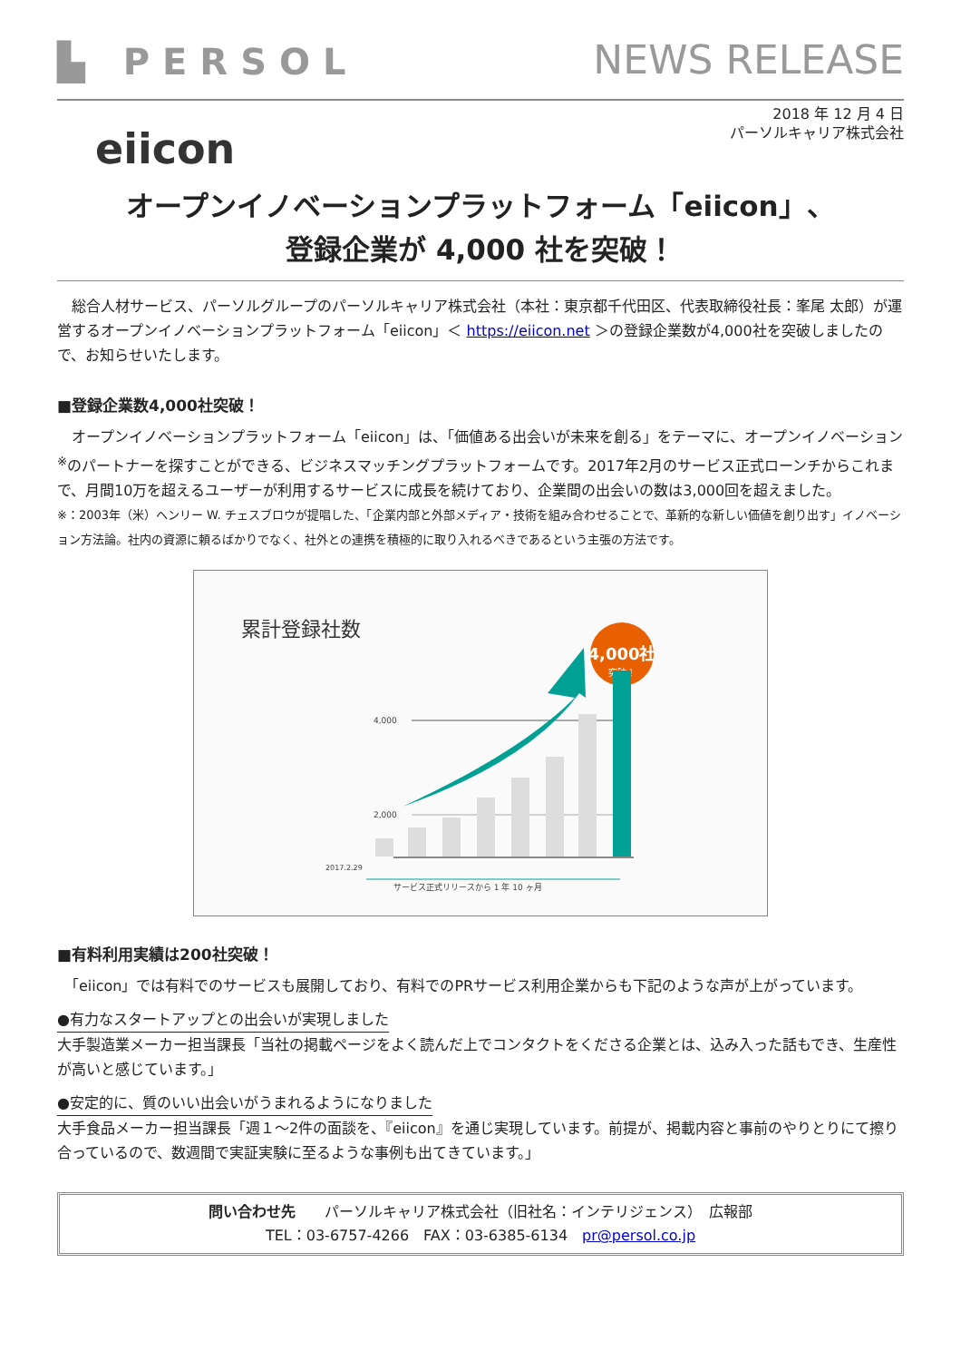▙ PERSOL
NEWS RELEASE
2018 年 12 月 4 日
パーソルキャリア株式会社
eiicon
オープンイノベーションプラットフォーム「eiicon」、
登録企業が 4,000 社を突破！
　総合人材サービス、パーソルグループのパーソルキャリア株式会社（本社：東京都千代田区、代表取締役社長：峯尾 太郎）が運営するオープンイノベーションプラットフォーム「eiicon」＜ https://eiicon.net ＞の登録企業数が4,000社を突破しましたので、お知らせいたします。
■登録企業数4,000社突破！
　オープンイノベーションプラットフォーム「eiicon」は、「価値ある出会いが未来を創る」をテーマに、オープンイノベーション<sup>※</sup>のパートナーを探すことができる、ビジネスマッチングプラットフォームです。2017年2月のサービス正式ローンチからこれまで、月間10万を超えるユーザーが利用するサービスに成長を続けており、企業間の出会いの数は3,000回を超えました。
※：2003年（米）ヘンリー W. チェスブロウが提唱した、「企業内部と外部メディア・技術を組み合わせることで、革新的な新しい価値を創り出す」イノベーション方法論。社内の資源に頼るばかりでなく、社外との連携を積極的に取り入れるべきであるという主張の方法です。
累計登録社数
4,000社
突破！
4,000
2,000
2017.2.29
サービス正式リリースから 1 年 10 ヶ月
■有料利用実績は200社突破！
　「eiicon」では有料でのサービスも展開しており、有料でのPRサービス利用企業からも下記のような声が上がっています。
●有力なスタートアップとの出会いが実現しました
大手製造業メーカー担当課長「当社の掲載ページをよく読んだ上でコンタクトをくださる企業とは、込み入った話もでき、生産性が高いと感じています。」
●安定的に、質のいい出会いがうまれるようになりました
大手食品メーカー担当課長「週１～2件の面談を、『eiicon』を通じ実現しています。前提が、掲載内容と事前のやりとりにて擦り合っているので、数週間で実証実験に至るような事例も出てきています。」
問い合わせ先　　パーソルキャリア株式会社（旧社名：インテリジェンス）　広報部
TEL：03-6757-4266　FAX：03-6385-6134　pr@persol.co.jp